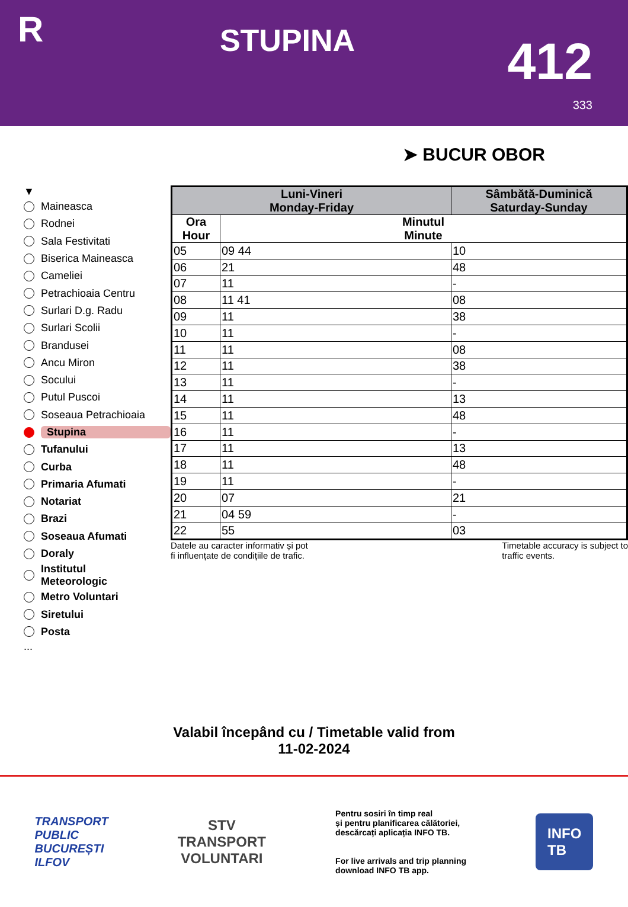R
STUPINA
412
333
➤ BUCUR OBOR
▼
Maineasca
Rodnei
Sala Festivitati
Biserica Maineasca
Cameliei
Petrachioaia Centru
Surlari D.g. Radu
Surlari Scolii
Brandusei
Ancu Miron
Socului
Putul Puscoi
Soseaua Petrachioaia
Stupina
Tufanului
Curba
Primaria Afumati
Notariat
Brazi
Soseaua Afumati
Doraly
Institutul
Meteorologic
Metro Voluntari
Siretului
Posta
...
| Luni-Vineri Monday-Friday | | Sâmbătă-Duminică Saturday-Sunday |
| --- | --- | --- |
| Ora Hour | Minutul Minute | |
| 05 | 09 44 | 10 |
| 06 | 21 | 48 |
| 07 | 11 | - |
| 08 | 11 41 | 08 |
| 09 | 11 | 38 |
| 10 | 11 | - |
| 11 | 11 | 08 |
| 12 | 11 | 38 |
| 13 | 11 | - |
| 14 | 11 | 13 |
| 15 | 11 | 48 |
| 16 | 11 | - |
| 17 | 11 | 13 |
| 18 | 11 | 48 |
| 19 | 11 | - |
| 20 | 07 | 21 |
| 21 | 04 59 | - |
| 22 | 55 | 03 |
Datele au caracter informativ și pot
fi influențate de condițiile de trafic.
Timetable accuracy is subject to
traffic events.
Valabil începând cu / Timetable valid from
11-02-2024
TRANSPORT
PUBLIC
BUCUREȘTI
ILFOV
STV
TRANSPORT
VOLUNTARI
Pentru sosiri în timp real
și pentru planificarea călătoriei,
descărcați aplicația INFO TB.
For live arrivals and trip planning
download INFO TB app.
INFO
TB